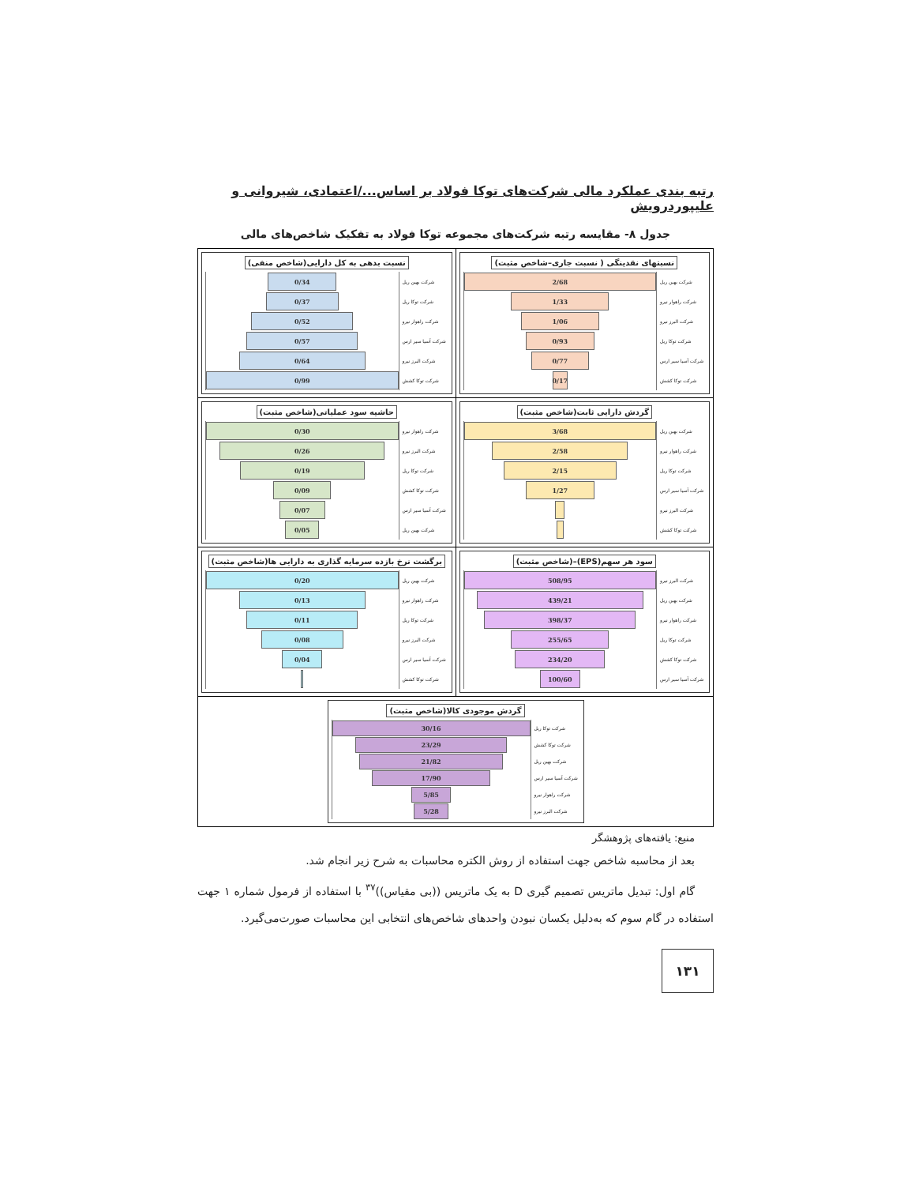رتبه بندی عملکرد مالی شرکت‌های توکا فولاد بر اساس.../اعتمادی، شیروانی و علیپوردرویش
جدول ۸- مقایسه رتبه شرکت‌های مجموعه توکا فولاد به تفکیک شاخص‌های مالی
| نسبتهای نقدینگی ( نسبت جاری–شاخص مثبت) شرکت بهین ریل 2/68 شرکت راهوار نیرو 1/33 شرکت البرز نیرو 1/06 شرکت توکا ریل 0/93 شرکت آسیا سیر ارس 0/77 شرکت توکا کشش 0/17 | نسبت بدهی به کل دارایی(شاخص منفی) شرکت بهین ریل 0/34 شرکت توکا ریل 0/37 شرکت راهوار نیرو 0/52 شرکت آسیا سیر ارس 0/57 شرکت البرز نیرو 0/64 شرکت توکا کشش 0/99 |
| گردش دارایی ثابت(شاخص مثبت) شرکت بهین ریل 3/68 شرکت راهوار نیرو 2/58 شرکت توکا ریل 2/15 شرکت آسیا سیر ارس 1/27 شرکت البرز نیرو شرکت توکا کشش | حاشیه سود عملیاتی(شاخص مثبت) شرکت راهوار نیرو 0/30 شرکت البرز نیرو 0/26 شرکت توکا ریل 0/19 شرکت توکا کشش 0/09 شرکت آسیا سیر ارس 0/07 شرکت بهین ریل 0/05 |
| سود هر سهم(EPS)–(شاخص مثبت) شرکت البرز نیرو 508/95 شرکت بهین ریل 439/21 شرکت راهوار نیرو 398/37 شرکت توکا ریل 255/65 شرکت توکا کشش 234/20 شرکت آسیا سیر ارس 100/60 | برگشت نرخ بازده سرمایه گذاری به دارایی ها(شاخص مثبت) شرکت بهین ریل 0/20 شرکت راهوار نیرو 0/13 شرکت توکا ریل 0/11 شرکت البرز نیرو 0/08 شرکت آسیا سیر ارس 0/04 شرکت توکا کشش |
| گردش موجودی کالا(شاخص مثبت) شرکت توکا ریل 30/16 شرکت توکا کشش 23/29 شرکت بهین ریل 21/82 شرکت آسیا سیر ارس 17/90 شرکت راهوار نیرو 5/85 شرکت البرز نیرو 5/28 | |
منبع: یافته‌های پژوهشگر
بعد از محاسبه شاخص جهت استفاده از روش الکتره محاسبات به شرح زیر انجام شد.
گام اول: تبدیل ماتریس تصمیم گیری D به یک ماتریس ((بی مقیاس))<sup>۳۷</sup> با استفاده از فرمول شماره ۱ جهت استفاده در گام سوم که به‌دلیل یکسان نبودن واحدهای شاخص‌های انتخابی این محاسبات صورت‌می‌گیرد.
۱۳۱